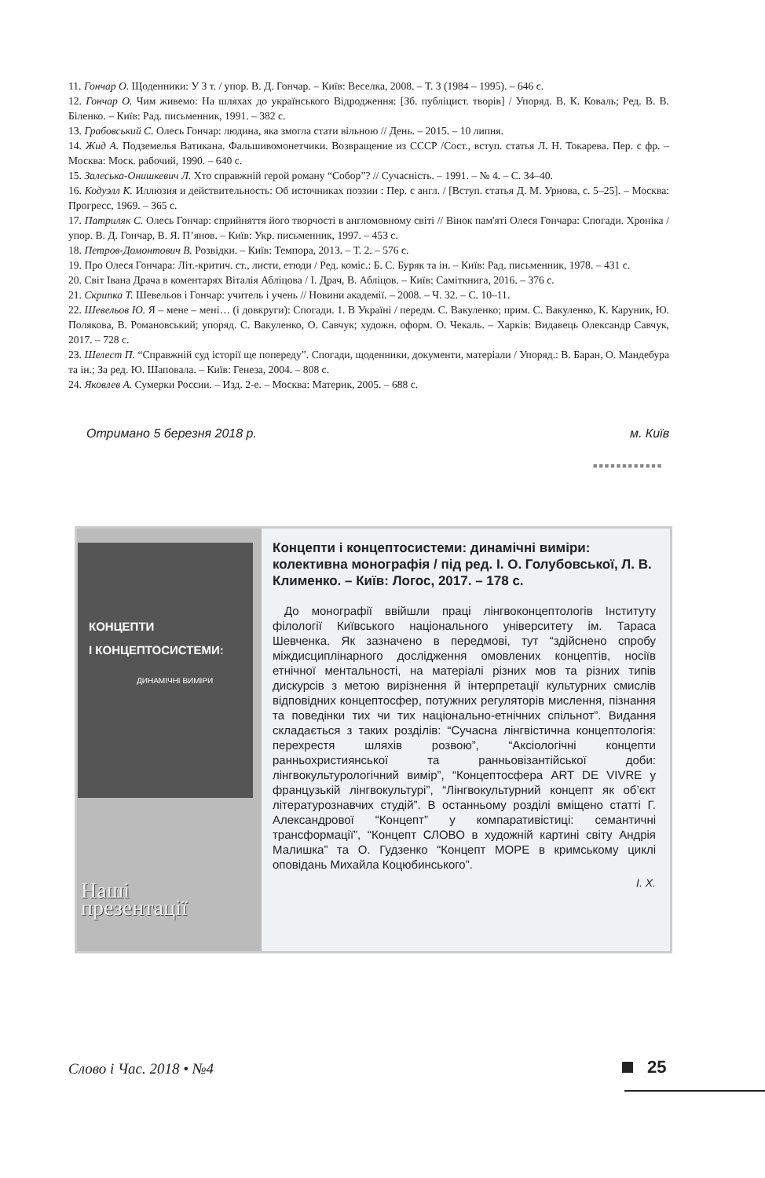11. Гончар О. Щоденники: У 3 т. / упор. В. Д. Гончар. – Київ: Веселка, 2008. – Т. 3 (1984 – 1995). – 646 с.
12. Гончар О. Чим живемо: На шляхах до українського Відродження: [Зб. публіцист. творів] / Упоряд. В. К. Коваль; Ред. В. В. Біленко. – Київ: Рад. письменник, 1991. – 382 с.
13. Грабовський С. Олесь Гончар: людина, яка змогла стати вільною // День. – 2015. – 10 липня.
14. Жид А. Подземелья Ватикана. Фальшивомонетчики. Возвращение из СССР /Сост., вступ. статья Л. Н. Токарева. Пер. с фр. – Москва: Моск. рабочий, 1990. – 640 с.
15. Залеська-Онишкевич Л. Хто справжній герой роману “Собор”? // Сучасність. – 1991. – № 4. – С. 34–40.
16. Кодуэлл К. Иллюзия и действительность: Об источниках поэзии : Пер. с англ. / [Вступ. статья Д. М. Урнова, с. 5–25]. – Москва: Прогресс, 1969. – 365 с.
17. Патриляк С. Олесь Гончар: сприйняття його творчості в англомовному світі // Вінок пам'яті Олеся Гончара: Спогади. Хроніка / упор. В. Д. Гончар, В. Я. П’янов. – Київ: Укр. письменник, 1997. – 453 с.
18. Петров-Домонтович В. Розвідки. – Київ: Темпора, 2013. – Т. 2. – 576 с.
19. Про Олеся Гончара: Літ.-критич. ст., листи, етюди / Ред. коміс.: Б. С. Буряк та ін. – Київ: Рад. письменник, 1978. – 431 с.
20. Світ Івана Драча в коментарях Віталія Абліцова / І. Драч, В. Абліцов. – Київ: Саміткнига, 2016. – 376 с.
21. Скрипка Т. Шевельов і Гончар: учитель і учень // Новини академії. – 2008. – Ч. 32. – С. 10–11.
22. Шевельов Ю. Я – мене – мені… (і довкруги): Спогади. 1. В Україні / передм. С. Вакуленко; прим. С. Вакуленко, К. Каруник, Ю. Полякова, В. Романовський; упоряд. С. Вакуленко, О. Савчук; художн. оформ. О. Чекаль. – Харків: Видавець Олександр Савчук, 2017. – 728 с.
23. Шелест П. “Справжній суд історії ще попереду”. Спогади, щоденники, документи, матеріали / Упоряд.: В. Баран, О. Мандебура та ін.; За ред. Ю. Шаповала. – Київ: Генеза, 2004. – 808 с.
24. Яковлев А. Сумерки России. – Изд. 2-е. – Москва: Материк, 2005. – 688 с.
Отримано 5 березня 2018 р. м. Київ
■■■■■■■■■■■■
КОНЦЕПТИ
І КОНЦЕПТОСИСТЕМИ:
ДИНАМІЧНІ ВИМІРИ
Наші
презентації
Концепти і концептосистеми: динамічні виміри: колективна монографія / під ред. І. О. Голубовської, Л. В. Клименко. – Київ: Логос, 2017. – 178 с.
До монографії ввійшли праці лінгвоконцептологів Інституту філології Київського національного університету ім. Тараса Шевченка. Як зазначено в передмові, тут “здійснено спробу міждисциплінарного дослідження омовлених концептів, носіїв етнічної ментальності, на матеріалі різних мов та різних типів дискурсів з метою вирізнення й інтерпретації культурних смислів відповідних концептосфер, потужних регуляторів мислення, пізнання та поведінки тих чи тих національно-етнічних спільнот”. Видання складається з таких розділів: “Сучасна лінгвістична концептологія: перехрестя шляхів розвою”, “Аксіологічні концепти ранньохристиянської та ранньовізантійської доби: лінгвокультурологічний вимір”, “Концептосфера ART DE VIVRE у французькій лінгвокультурі”, “Лінгвокультурний концепт як об’єкт літературознавчих студій”. В останньому розділі вміщено статті Г. Александрової “Концепт” у компаративістиці: семантичні трансформації”, “Концепт СЛОВО в художній картині світу Андрія Малишка” та О. Гудзенко “Концепт МОРЕ в кримському циклі оповідань Михайла Коцюбинського”.
І. Х.
Слово і Час. 2018 • №4 25